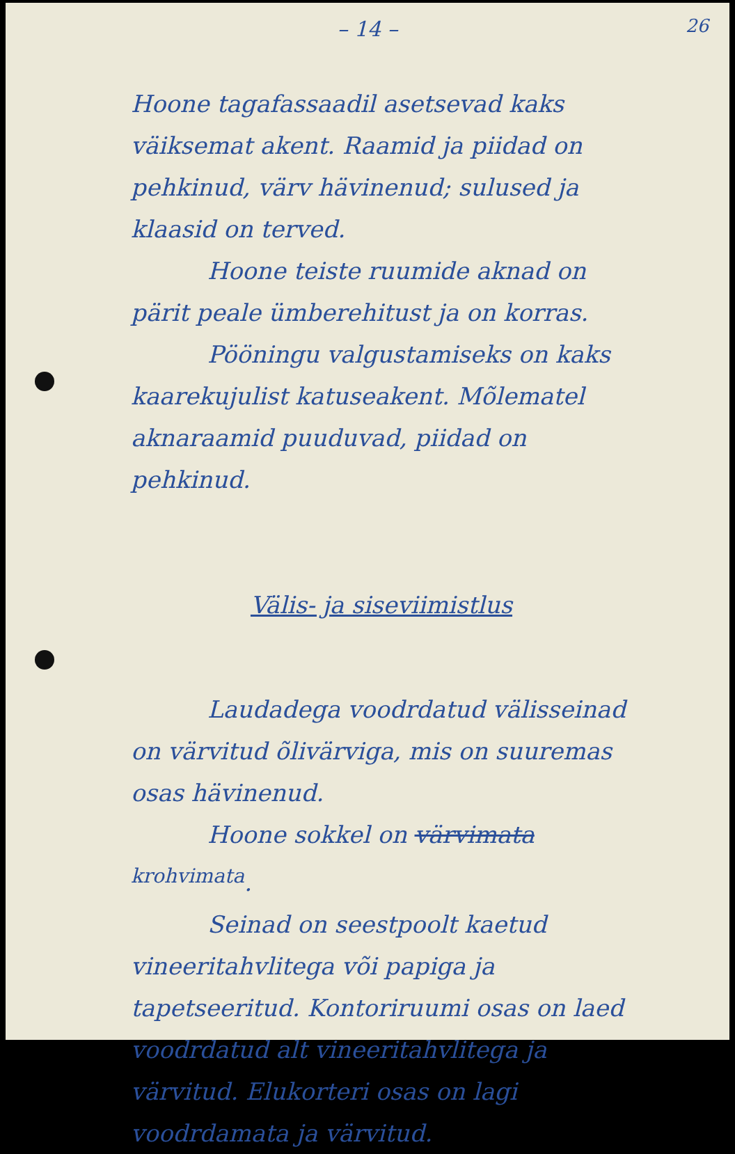– 14 –
26
Hoone tagafassaadil asetsevad kaks väiksemat akent. Raamid ja piidad on pehkinud, värv hävinenud; sulused ja klaasid on terved.
Hoone teiste ruumide aknad on pärit peale ümberehitust ja on korras.
Pööningu valgustamiseks on kaks kaarekujulist katuseakent. Mõlematel aknaraamid puuduvad, piidad on pehkinud.
Välis- ja siseviimistlus
Laudadega voodrdatud välisseinad on värvitud õlivärviga, mis on suuremas osas hävinenud.
Hoone sokkel on värvimata <sup>krohvimata</sup>.
Seinad on seestpoolt kaetud vineeritahvlitega või papiga ja tapetseeritud. Kontoriruumi osas on laed voodrdatud alt vineeritahvlitega ja värvitud. Elukorteri osas on lagi voodrdamata ja värvitud.